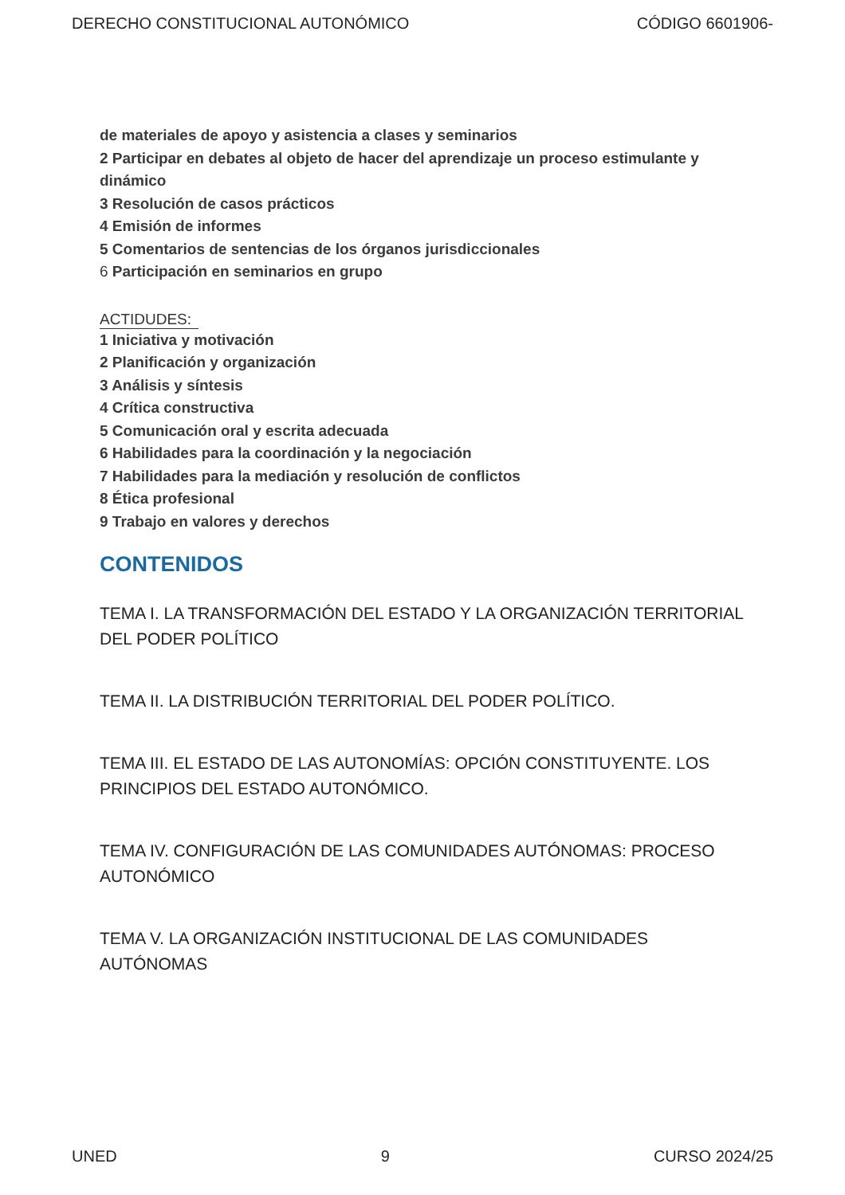DERECHO CONSTITUCIONAL AUTONÓMICO CÓDIGO 6601906-
de materiales de apoyo y asistencia a clases y seminarios
2 Participar en debates al objeto de hacer del aprendizaje un proceso estimulante y dinámico
3 Resolución de casos prácticos
4 Emisión de informes
5 Comentarios de sentencias de los órganos jurisdiccionales
6 Participación en seminarios en grupo
ACTIDUDES:
1 Iniciativa y motivación
2 Planificación y organización
3 Análisis y síntesis
4 Crítica constructiva
5 Comunicación oral y escrita adecuada
6 Habilidades para la coordinación y la negociación
7 Habilidades para la mediación y resolución de conflictos
8 Ética profesional
9 Trabajo en valores y derechos
CONTENIDOS
TEMA I. LA TRANSFORMACIÓN DEL ESTADO Y LA ORGANIZACIÓN TERRITORIAL DEL PODER POLÍTICO
TEMA II. LA DISTRIBUCIÓN TERRITORIAL DEL PODER POLÍTICO.
TEMA III. EL ESTADO DE LAS AUTONOMÍAS: OPCIÓN CONSTITUYENTE. LOS PRINCIPIOS DEL ESTADO AUTONÓMICO.
TEMA IV. CONFIGURACIÓN DE LAS COMUNIDADES AUTÓNOMAS: PROCESO AUTONÓMICO
TEMA V. LA ORGANIZACIÓN INSTITUCIONAL DE LAS COMUNIDADES AUTÓNOMAS
UNED 9 CURSO 2024/25